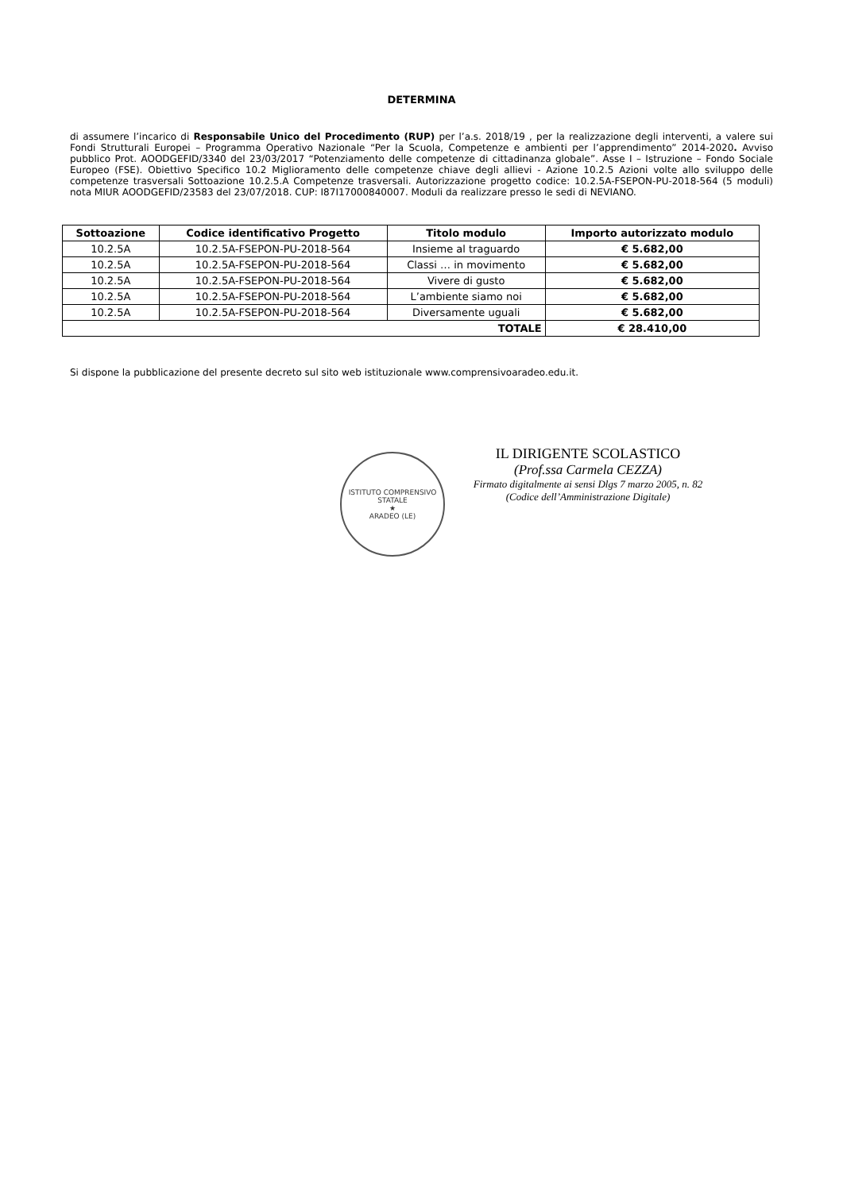DETERMINA
di assumere l’incarico di Responsabile Unico del Procedimento (RUP) per l’a.s. 2018/19 , per la realizzazione degli interventi, a valere sui Fondi Strutturali Europei – Programma Operativo Nazionale “Per la Scuola, Competenze e ambienti per l’apprendimento” 2014-2020. Avviso pubblico Prot. AOODGEFID/3340 del 23/03/2017 “Potenziamento delle competenze di cittadinanza globale”. Asse I – Istruzione – Fondo Sociale Europeo (FSE). Obiettivo Specifico 10.2 Miglioramento delle competenze chiave degli allievi - Azione 10.2.5 Azioni volte allo sviluppo delle competenze trasversali Sottoazione 10.2.5.A Competenze trasversali. Autorizzazione progetto codice: 10.2.5A-FSEPON-PU-2018-564 (5 moduli) nota MIUR AOODGEFID/23583 del 23/07/2018. CUP: I87I17000840007. Moduli da realizzare presso le sedi di NEVIANO.
| Sottoazione | Codice identificativo Progetto | Titolo modulo | Importo autorizzato modulo |
| --- | --- | --- | --- |
| 10.2.5A | 10.2.5A-FSEPON-PU-2018-564 | Insieme al traguardo | € 5.682,00 |
| 10.2.5A | 10.2.5A-FSEPON-PU-2018-564 | Classi … in movimento | € 5.682,00 |
| 10.2.5A | 10.2.5A-FSEPON-PU-2018-564 | Vivere di gusto | € 5.682,00 |
| 10.2.5A | 10.2.5A-FSEPON-PU-2018-564 | L’ambiente siamo noi | € 5.682,00 |
| 10.2.5A | 10.2.5A-FSEPON-PU-2018-564 | Diversamente uguali | € 5.682,00 |
| TOTALE | | | € 28.410,00 |
Si dispone la pubblicazione del presente decreto sul sito web istituzionale www.comprensivoaradeo.edu.it.
ISTITUTO COMPRENSIVO STATALE
★
ARADEO (LE)
IL DIRIGENTE SCOLASTICO
(Prof.ssa Carmela CEZZA)
Firmato digitalmente ai sensi Dlgs 7 marzo 2005, n. 82
(Codice dell’Amministrazione Digitale)